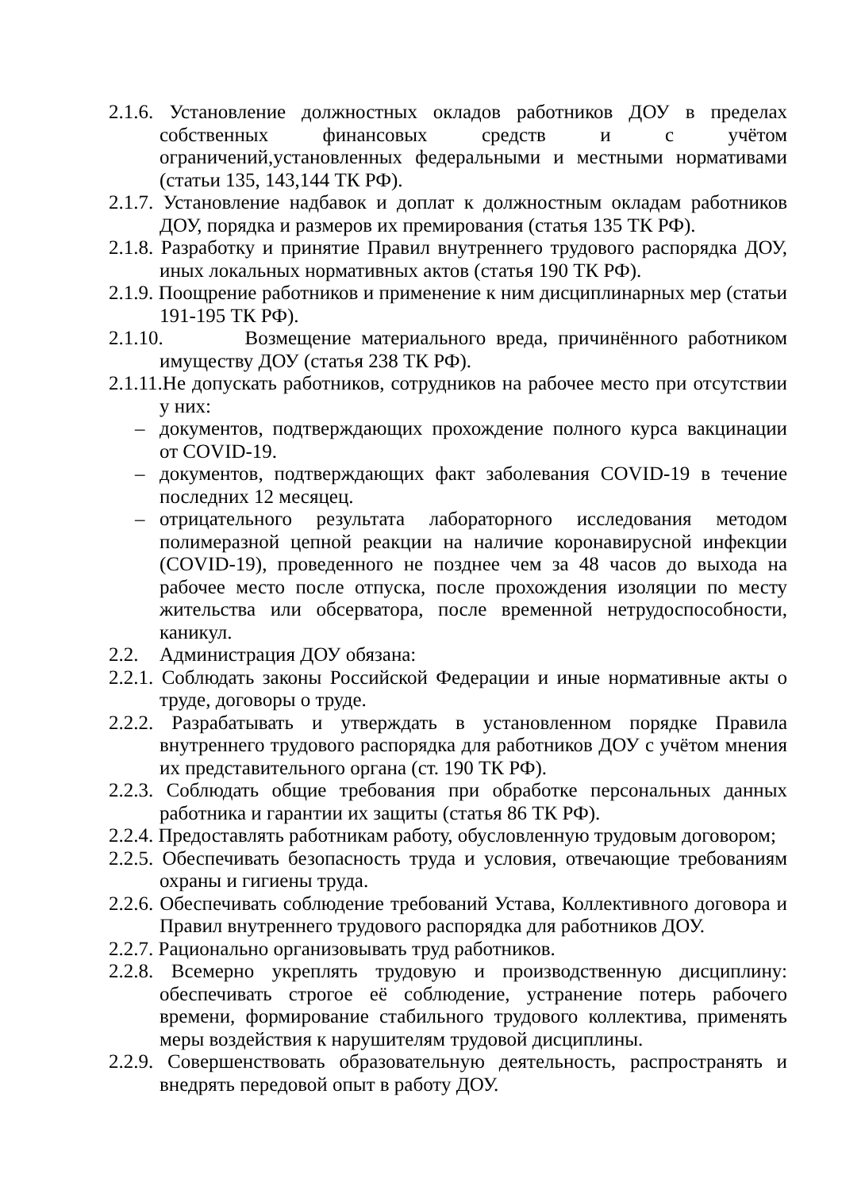2.1.6. Установление должностных окладов работников ДОУ в пределах собственных финансовых средств и с учётом ограничений,установленных федеральными и местными нормативами (статьи 135, 143,144 ТК РФ).
2.1.7. Установление надбавок и доплат к должностным окладам работников ДОУ, порядка и размеров их премирования (статья 135 ТК РФ).
2.1.8. Разработку и принятие Правил внутреннего трудового распорядка ДОУ, иных локальных нормативных актов (статья 190 ТК РФ).
2.1.9. Поощрение работников и применение к ним дисциплинарных мер (статьи 191-195 ТК РФ).
2.1.10. Возмещение материального вреда, причинённого работником имуществу ДОУ (статья 238 ТК РФ).
2.1.11.Не допускать работников, сотрудников на рабочее место при отсутствии у них:
– документов, подтверждающих прохождение полного курса вакцинации от COVID-19.
– документов, подтверждающих факт заболевания COVID-19 в течение последних 12 месяцец.
– отрицательного результата лабораторного исследования методом полимеразной цепной реакции на наличие коронавирусной инфекции (COVID-19), проведенного не позднее чем за 48 часов до выхода на рабочее место после отпуска, после прохождения изоляции по месту жительства или обсерватора, после временной нетрудоспособности, каникул.
2.2. Администрация ДОУ обязана:
2.2.1. Соблюдать законы Российской Федерации и иные нормативные акты о труде, договоры о труде.
2.2.2. Разрабатывать и утверждать в установленном порядке Правила внутреннего трудового распорядка для работников ДОУ с учётом мнения их представительного органа (ст. 190 ТК РФ).
2.2.3. Соблюдать общие требования при обработке персональных данных работника и гарантии их защиты (статья 86 ТК РФ).
2.2.4. Предоставлять работникам работу, обусловленную трудовым договором;
2.2.5. Обеспечивать безопасность труда и условия, отвечающие требованиям охраны и гигиены труда.
2.2.6. Обеспечивать соблюдение требований Устава, Коллективного договора и Правил внутреннего трудового распорядка для работников ДОУ.
2.2.7. Рационально организовывать труд работников.
2.2.8. Всемерно укреплять трудовую и производственную дисциплину: обеспечивать строгое её соблюдение, устранение потерь рабочего времени, формирование стабильного трудового коллектива, применять меры воздействия к нарушителям трудовой дисциплины.
2.2.9. Совершенствовать образовательную деятельность, распространять и внедрять передовой опыт в работу ДОУ.